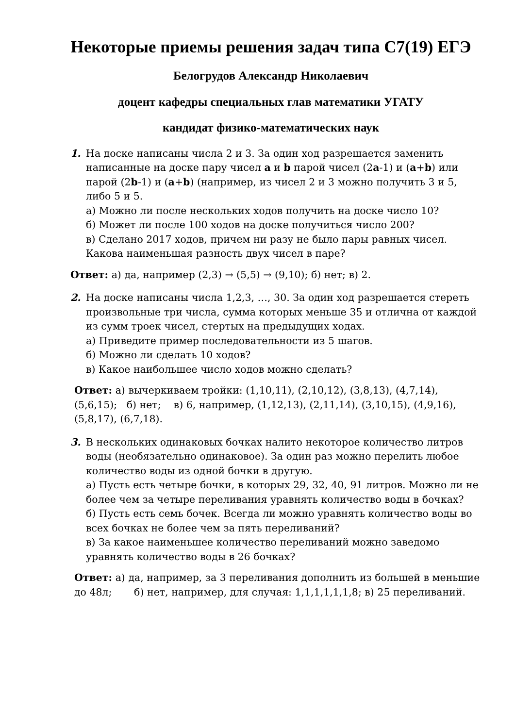Некоторые приемы решения задач типа С7(19) ЕГЭ
Белогрудов Александр Николаевич
доцент кафедры специальных глав математики УГАТУ
кандидат физико-математических наук
1. На доске написаны числа 2 и 3. За один ход разрешается заменить написанные на доске пару чисел a и b парой чисел (2a-1) и (a+b) или парой (2b-1) и (a+b) (например, из чисел 2 и 3 можно получить 3 и 5, либо 5 и 5.
а) Можно ли после нескольких ходов получить на доске число 10?
б) Может ли после 100 ходов на доске получиться число 200?
в) Сделано 2017 ходов, причем ни разу не было пары равных чисел. Какова наименьшая разность двух чисел в паре?
Ответ: а) да, например (2,3) → (5,5) → (9,10); б) нет; в) 2.
2. На доске написаны числа 1,2,3, …, 30. За один ход разрешается стереть произвольные три числа, сумма которых меньше 35 и отлична от каждой из сумм троек чисел, стертых на предыдущих ходах.
а) Приведите пример последовательности из 5 шагов.
б) Можно ли сделать 10 ходов?
в) Какое наибольшее число ходов можно сделать?
Ответ: а) вычеркиваем тройки: (1,10,11), (2,10,12), (3,8,13), (4,7,14), (5,6,15); б) нет; в) 6, например, (1,12,13), (2,11,14), (3,10,15), (4,9,16), (5,8,17), (6,7,18).
3. В нескольких одинаковых бочках налито некоторое количество литров воды (необязательно одинаковое). За один раз можно перелить любое количество воды из одной бочки в другую.
а) Пусть есть четыре бочки, в которых 29, 32, 40, 91 литров. Можно ли не более чем за четыре переливания уравнять количество воды в бочках?
б) Пусть есть семь бочек. Всегда ли можно уравнять количество воды во всех бочках не более чем за пять переливаний?
в) За какое наименьшее количество переливаний можно заведомо уравнять количество воды в 26 бочках?
Ответ: а) да, например, за 3 переливания дополнить из большей в меньшие до 48л; б) нет, например, для случая: 1,1,1,1,1,1,8; в) 25 переливаний.